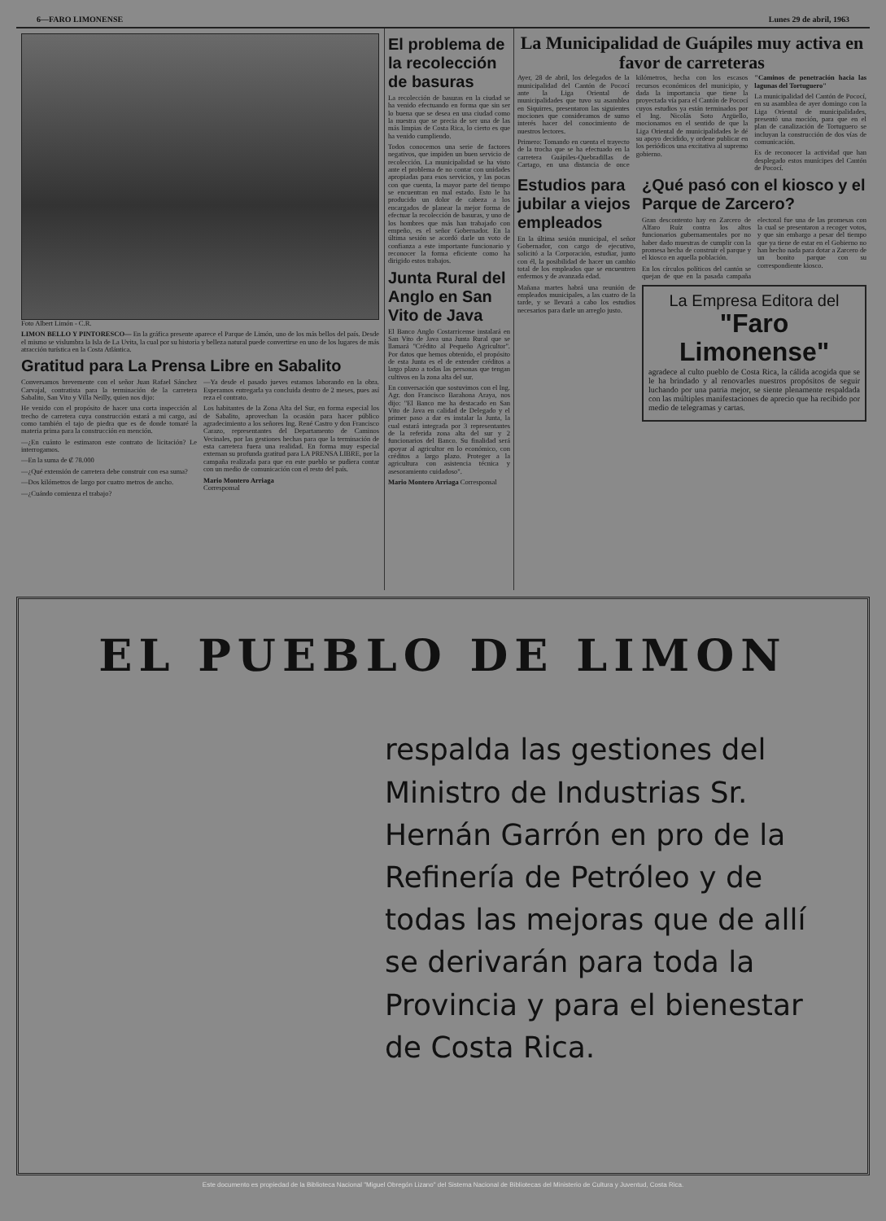6—FARO LIMONENSE Lunes 29 de abril, 1963
Foto Albert Limón - C.R.
LIMON BELLO Y PINTORESCO— En la gráfica presente aparece el Parque de Limón, uno de los más bellos del país. Desde el mismo se vislumbra la Isla de La Uvita, la cual por su historia y belleza natural puede convertirse en uno de los lugares de más atracción turística en la Costa Atlántica.
Gratitud para La Prensa Libre en Sabalito
Conversamos brevemente con el señor Juan Rafael Sánchez Carvajal, contratista para la terminación de la carretera Sabalito, San Vito y Villa Neilly, quien nos dijo:
He venido con el propósito de hacer una corta inspección al trecho de carretera cuya construcción estará a mi cargo, así como también el tajo de piedra que es de donde tomaré la materia prima para la construcción en mención.
—¿En cuánto le estimaron este contrato de licitación? Le interrogamos.
—En la suma de ₡ 78.000
—¿Qué extensión de carretera debe construir con esa suma?
—Dos kilómetros de largo por cuatro metros de ancho.
—¿Cuándo comienza el trabajo?
—Ya desde el pasado jueves estamos laborando en la obra. Esperamos entregarla ya concluida dentro de 2 meses, pues así reza el contrato.
Los habitantes de la Zona Alta del Sur, en forma especial los de Sabalito, aprovechan la ocasión para hacer público agradecimiento a los señores Ing. René Castro y don Francisco Carazo, representantes del Departamento de Caminos Vecinales, por las gestiones hechas para que la terminación de esta carretera fuera una realidad. En forma muy especial externan su profunda gratitud para LA PRENSA LIBRE, por la campaña realizada para que en este pueblo se pudiera contar con un medio de comunicación con el resto del país.
Mario Montero Arriaga
Corresponsal
El problema de la recolección de basuras
La recolección de basuras en la ciudad se ha venido efectuando en forma que sin ser lo buena que se desea en una ciudad como la nuestra que se precia de ser una de las más limpias de Costa Rica, lo cierto es que ha venido cumpliendo.
Todos conocemos una serie de factores negativos, que impiden un buen servicio de recolección. La municipalidad se ha visto ante el problema de no contar con unidades apropiadas para esos servicios, y las pocas con que cuenta, la mayor parte del tiempo se encuentran en mal estado. Esto le ha producido un dolor de cabeza a los encargados de planear la mejor forma de efectuar la recolección de basuras, y uno de los hombres que más han trabajado con empeño, es el señor Gobernador. En la última sesión se acordó darle un voto de confianza a este importante funcionario y reconocer la forma eficiente como ha dirigido estos trabajos.
Junta Rural del Anglo en San Vito de Java
El Banco Anglo Costarricense instalará en San Vito de Java una Junta Rural que se llamará "Crédito al Pequeño Agricultor". Por datos que hemos obtenido, el propósito de esta Junta es el de extender créditos a largo plazo a todas las personas que tengan cultivos en la zona alta del sur.
En conversación que sostuvimos con el Ing. Agr. don Francisco Barahona Araya, nos dijo: "El Banco me ha destacado en San Vito de Java en calidad de Delegado y el primer paso a dar es instalar la Junta, la cual estará integrada por 3 representantes de la referida zona alta del sur y 2 funcionarios del Banco. Su finalidad será apoyar al agricultor en lo económico, con créditos a largo plazo. Proteger a la agricultura con asistencia técnica y asesoramiento cuidadoso".
Mario Montero Arriaga Corresponsal
La Municipalidad de Guápiles muy activa en favor de carreteras
Ayer, 28 de abril, los delegados de la municipalidad del Cantón de Pococí ante la Liga Oriental de municipalidades que tuvo su asamblea en Siquirres, presentaron las siguientes mociones que consideramos de sumo interés hacer del conocimiento de nuestros lectores.
Primero: Tomando en cuenta el trayecto de la trocha que se ha efectuado en la carretera Guápiles-Quebradillas de Cartago, en una distancia de once kilómetros, hecha con los escasos recursos económicos del municipio, y dada la importancia que tiene la proyectada vía para el Cantón de Pococí cuyos estudios ya están terminados por el Ing. Nicolás Soto Argüello, mocionamos en el sentido de que la Liga Oriental de municipalidades le dé su apoyo decidido, y ordene publicar en los periódicos una excitativa al supremo gobierno.
"Caminos de penetración hacia las lagunas del Tortuguero"
La municipalidad del Cantón de Pococí, en su asamblea de ayer domingo con la Liga Oriental de municipalidades, presentó una moción, para que en el plan de canalización de Tortuguero se incluyan la construcción de dos vías de comunicación.
Es de reconocer la actividad que han desplegado estos munícipes del Cantón de Pococí.
Estudios para jubilar a viejos empleados
En la última sesión municipal, el señor Gobernador, con cargo de ejecutivo, solicitó a la Corporación, estudiar, junto con él, la posibilidad de hacer un cambio total de los empleados que se encuentren enfermos y de avanzada edad.
Mañana martes habrá una reunión de empleados municipales, a las cuatro de la tarde, y se llevará a cabo los estudios necesarios para darle un arreglo justo.
¿Qué pasó con el kiosco y el Parque de Zarcero?
Gran descontento hay en Zarcero de Alfaro Ruíz contra los altos funcionarios gubernamentales por no haber dado muestras de cumplir con la promesa hecha de construir el parque y el kiosco en aquella población.
En los círculos políticos del cantón se quejan de que en la pasada campaña electoral fue una de las promesas con la cual se presentaron a recoger votos, y que sin embargo a pesar del tiempo que ya tiene de estar en el Gobierno no han hecho nada para dotar a Zarcero de un bonito parque con su correspondiente kiosco.
La Empresa Editora del
"Faro Limonense"
agradece al culto pueblo de Costa Rica, la cálida acogida que se le ha brindado y al renovarles nuestros propósitos de seguir luchando por una patria mejor, se siente plenamente respaldada con las múltiples manifestaciones de aprecio que ha recibido por medio de telegramas y cartas.
EL PUEBLO DE LIMON
respalda las gestiones del Ministro de Industrias Sr. Hernán Garrón en pro de la Refinería de Petróleo y de todas las mejoras que de allí se derivarán para toda la Provincia y para el bien­estar de Costa Rica.
Este documento es propiedad de la Biblioteca Nacional "Miguel Obregón Lizano" del Sistema Nacional de Bibliotecas del Ministerio de Cultura y Juventud, Costa Rica.